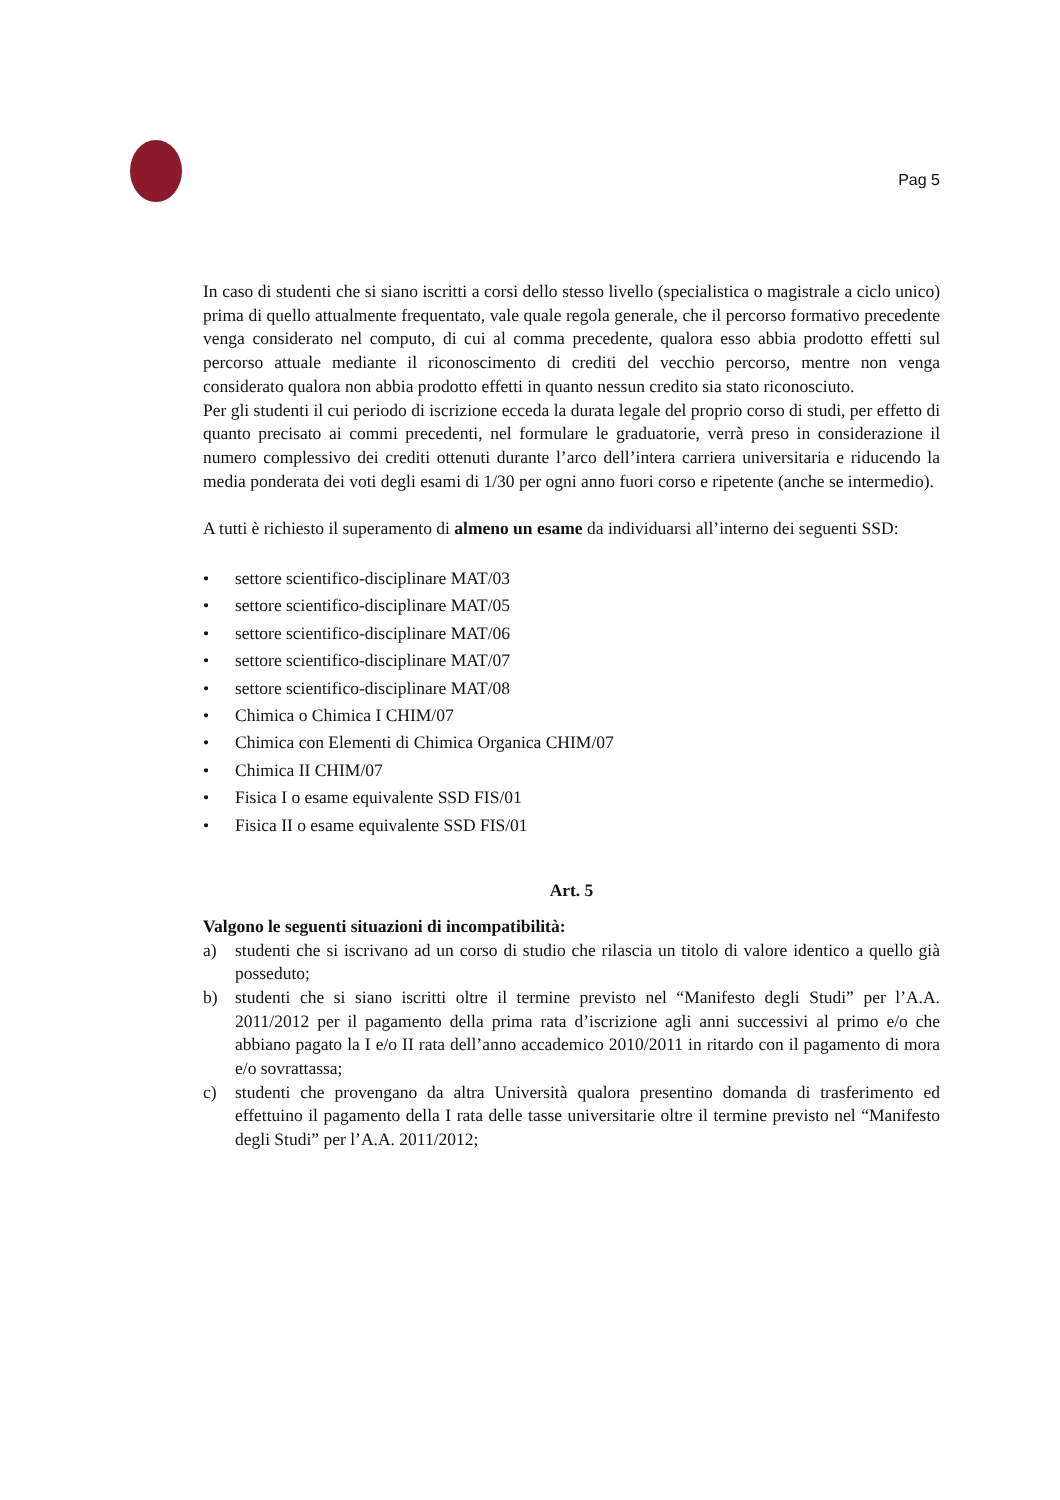Pag 5
In caso di studenti che si siano iscritti a corsi dello stesso livello (specialistica o magistrale a ciclo unico) prima di quello attualmente frequentato, vale quale regola generale, che il percorso formativo precedente venga considerato nel computo, di cui al comma precedente, qualora esso abbia prodotto effetti sul percorso attuale mediante il riconoscimento di crediti del vecchio percorso, mentre non venga considerato qualora non abbia prodotto effetti in quanto nessun credito sia stato riconosciuto.
Per gli studenti il cui periodo di iscrizione ecceda la durata legale del proprio corso di studi, per effetto di quanto precisato ai commi precedenti, nel formulare le graduatorie, verrà preso in considerazione il numero complessivo dei crediti ottenuti durante l’arco dell’intera carriera universitaria e riducendo la media ponderata dei voti degli esami di 1/30 per ogni anno fuori corso e ripetente (anche se intermedio).
A tutti è richiesto il superamento di almeno un esame da individuarsi all’interno dei seguenti SSD:
• settore scientifico-disciplinare MAT/03
• settore scientifico-disciplinare MAT/05
• settore scientifico-disciplinare MAT/06
• settore scientifico-disciplinare MAT/07
• settore scientifico-disciplinare MAT/08
• Chimica o Chimica I CHIM/07
• Chimica con Elementi di Chimica Organica CHIM/07
• Chimica II CHIM/07
• Fisica I o esame equivalente SSD FIS/01
• Fisica II o esame equivalente SSD FIS/01
Art. 5
Valgono le seguenti situazioni di incompatibilità:
a) studenti che si iscrivano ad un corso di studio che rilascia un titolo di valore identico a quello già posseduto;
b) studenti che si siano iscritti oltre il termine previsto nel “Manifesto degli Studi” per l’A.A. 2011/2012 per il pagamento della prima rata d’iscrizione agli anni successivi al primo e/o che abbiano pagato la I e/o II rata dell’anno accademico 2010/2011 in ritardo con il pagamento di mora e/o sovrattassa;
c) studenti che provengano da altra Università qualora presentino domanda di trasferimento ed effettuino il pagamento della I rata delle tasse universitarie oltre il termine previsto nel “Manifesto degli Studi” per l’A.A. 2011/2012;